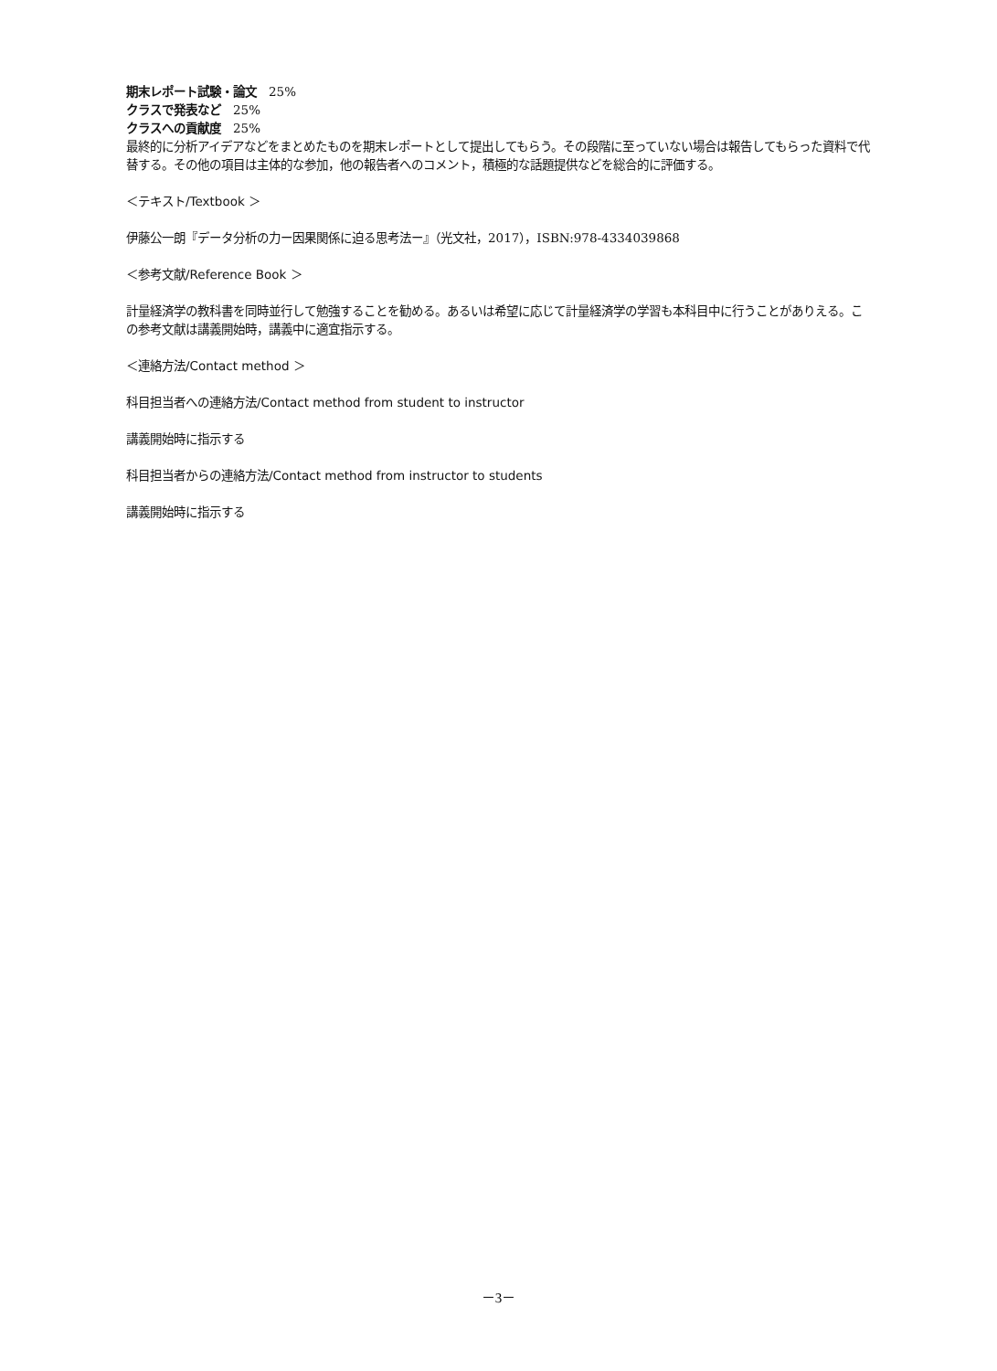期末レポート試験・論文　25%
クラスで発表など　25%
クラスへの貢献度　25%
最終的に分析アイデアなどをまとめたものを期末レポートとして提出してもらう。その段階に至っていない場合は報告してもらった資料で代替する。その他の項目は主体的な参加，他の報告者へのコメント，積極的な話題提供などを総合的に評価する。
＜テキスト/Textbook ＞
伊藤公一朗『データ分析の力ー因果関係に迫る思考法ー』（光文社，2017），ISBN:978-4334039868
＜参考文献/Reference Book ＞
計量経済学の教科書を同時並行して勉強することを勧める。あるいは希望に応じて計量経済学の学習も本科目中に行うことがありえる。この参考文献は講義開始時，講義中に適宜指示する。
＜連絡方法/Contact method ＞
科目担当者への連絡方法/Contact method from student to instructor
講義開始時に指示する
科目担当者からの連絡方法/Contact method from instructor to students
講義開始時に指示する
－3－